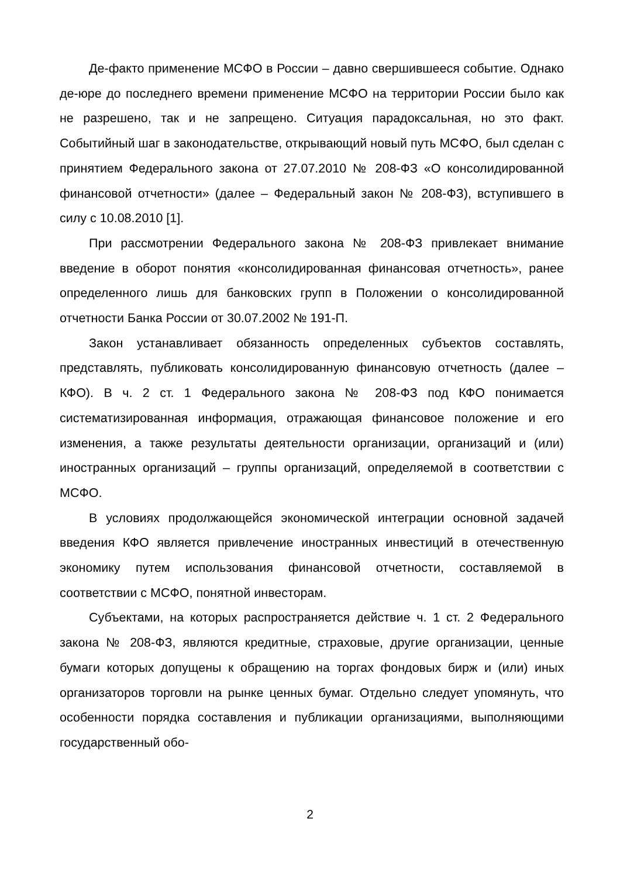Де-факто применение МСФО в России – давно свершившееся событие. Однако де-юре до последнего времени применение МСФО на территории России было как не разрешено, так и не запрещено. Ситуация парадоксальная, но это факт. Событийный шаг в законодательстве, открывающий новый путь МСФО, был сделан с принятием Федерального закона от 27.07.2010 № 208-ФЗ «О консолидированной финансовой отчетности» (далее – Федеральный закон № 208-ФЗ), вступившего в силу с 10.08.2010 [1].
При рассмотрении Федерального закона № 208-ФЗ привлекает внимание введение в оборот понятия «консолидированная финансовая отчетность», ранее определенного лишь для банковских групп в Положении о консолидированной отчетности Банка России от 30.07.2002 № 191-П.
Закон устанавливает обязанность определенных субъектов составлять, представлять, публиковать консолидированную финансовую отчетность (далее – КФО). В ч. 2 ст. 1 Федерального закона № 208-ФЗ под КФО понимается систематизированная информация, отражающая финансовое положение и его изменения, а также результаты деятельности организации, организаций и (или) иностранных организаций – группы организаций, определяемой в соответствии с МСФО.
В условиях продолжающейся экономической интеграции основной задачей введения КФО является привлечение иностранных инвестиций в отечественную экономику путем использования финансовой отчетности, составляемой в соответствии с МСФО, понятной инвесторам.
Субъектами, на которых распространяется действие ч. 1 ст. 2 Федерального закона № 208-ФЗ, являются кредитные, страховые, другие организации, ценные бумаги которых допущены к обращению на торгах фондовых бирж и (или) иных организаторов торговли на рынке ценных бумаг. Отдельно следует упомянуть, что особенности порядка составления и публикации организациями, выполняющими государственный обо-
2